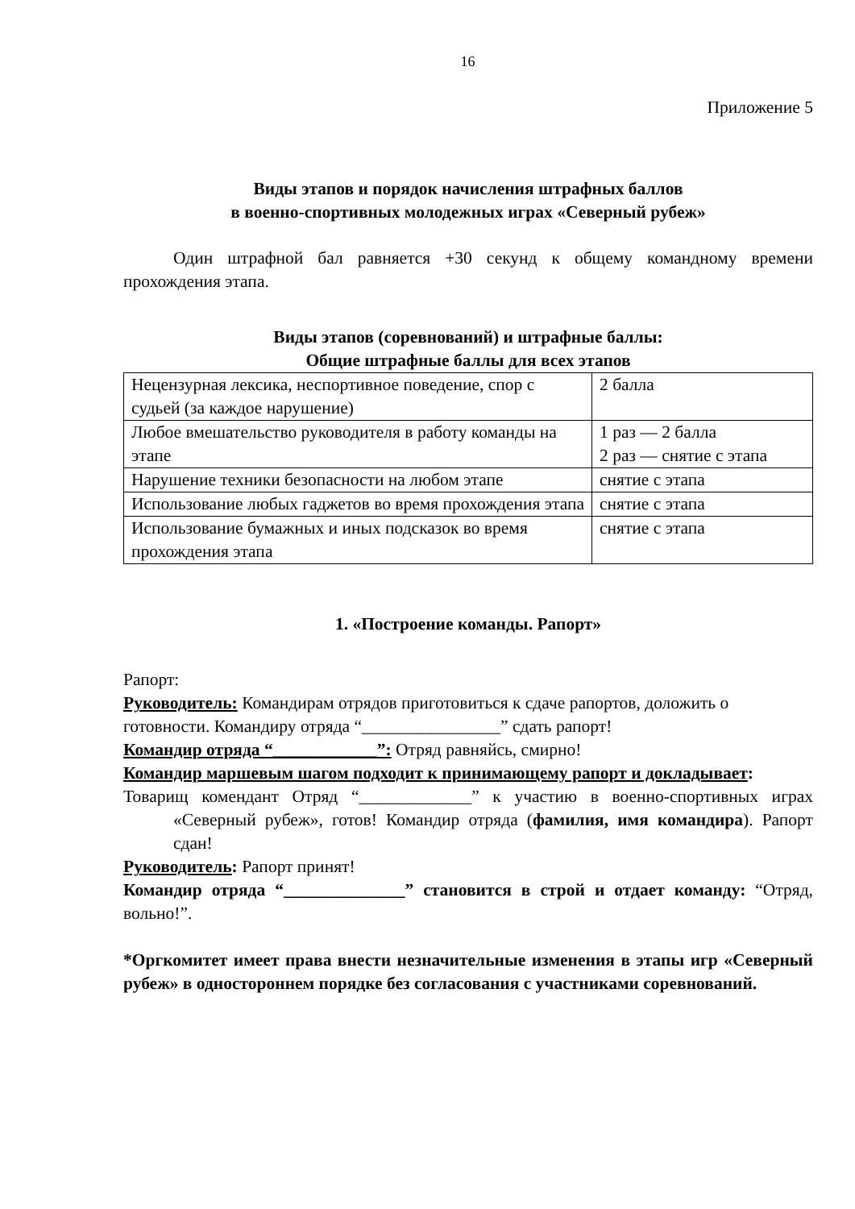16
Приложение 5
Виды этапов и порядок начисления штрафных баллов
в военно-спортивных молодежных играх «Северный рубеж»
Один штрафной бал равняется +30 секунд к общему командному времени прохождения этапа.
Виды этапов (соревнований) и штрафные баллы:
Общие штрафные баллы для всех этапов
| Нецензурная лексика, неспортивное поведение, спор с судьей (за каждое нарушение) | 2 балла |
| Любое вмешательство руководителя в работу команды на этапе | 1 раз — 2 балла 2 раз — снятие с этапа |
| Нарушение техники безопасности на любом этапе | снятие с этапа |
| Использование любых гаджетов во время прохождения этапа | снятие с этапа |
| Использование бумажных и иных подсказок во время прохождения этапа | снятие с этапа |
1. «Построение команды. Рапорт»
Рапорт:
Руководитель: Командирам отрядов приготовиться к сдаче рапортов, доложить о готовности. Командиру отряда “________________” сдать рапорт!
Командир отряда “____________”: Отряд равняйсь, смирно!
Командир маршевым шагом подходит к принимающему рапорт и докладывает:
Товарищ комендант Отряд “_____________” к участию в военно-спортивных играх «Северный рубеж», готов! Командир отряда (фамилия, имя командира). Рапорт сдан!
Руководитель: Рапорт принят!
Командир отряда “______________” становится в строй и отдает команду: “Отряд, вольно!”.
*Оргкомитет имеет права внести незначительные изменения в этапы игр «Северный рубеж» в одностороннем порядке без согласования с участниками соревнований.